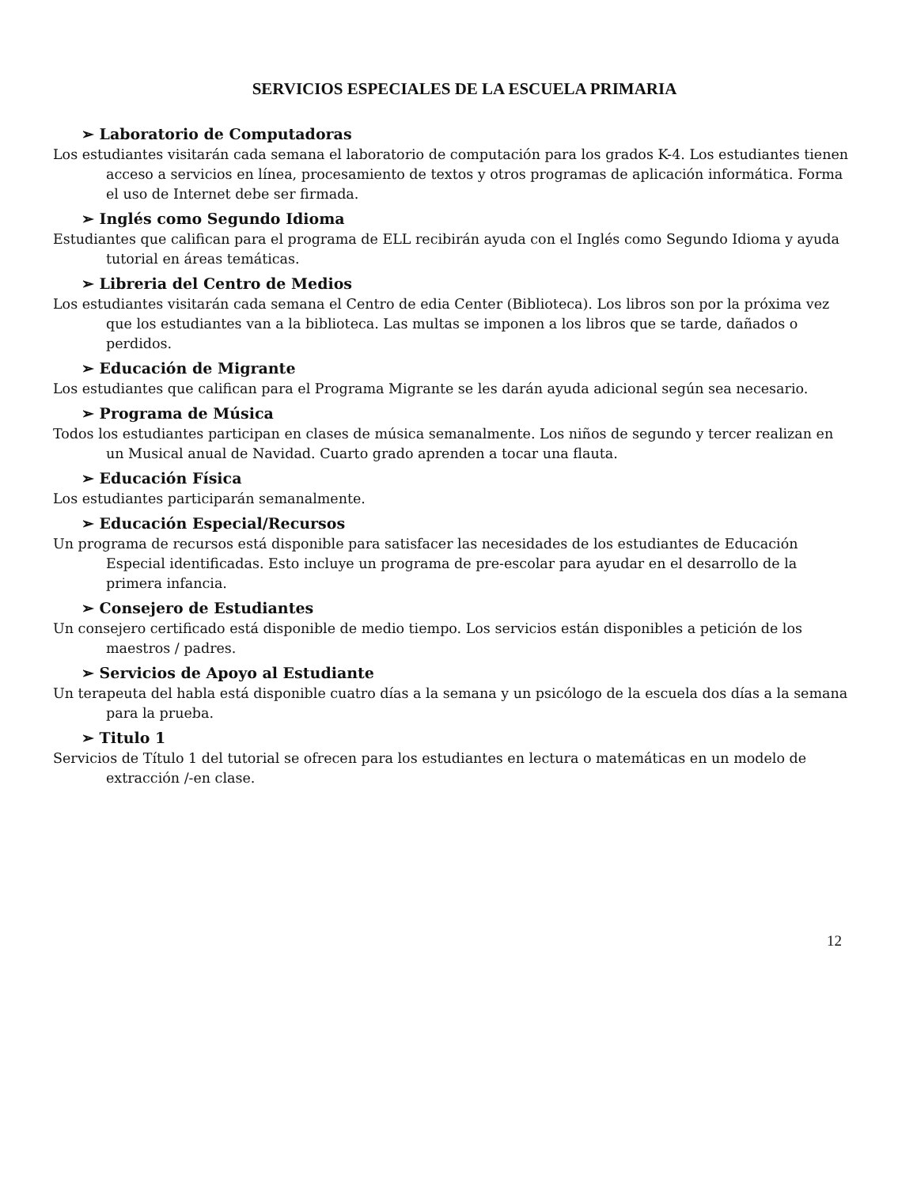SERVICIOS ESPECIALES DE LA ESCUELA PRIMARIA
➢ Laboratorio de Computadoras
Los estudiantes visitarán cada semana el laboratorio de computación para los grados K-4. Los estudiantes tienen acceso a servicios en línea, procesamiento de textos y otros programas de aplicación informática. Forma el uso de Internet debe ser firmada.
➢ Inglés como Segundo Idioma
Estudiantes que califican para el programa de ELL recibirán ayuda con el Inglés como Segundo Idioma y ayuda tutorial en áreas temáticas.
➢ Libreria del Centro de Medios
Los estudiantes visitarán cada semana el Centro de edia Center (Biblioteca). Los libros son por la próxima vez que los estudiantes van a la biblioteca. Las multas se imponen a los libros que se tarde, dañados o perdidos.
➢ Educación de Migrante
Los estudiantes que califican para el Programa Migrante se les darán ayuda adicional según sea necesario.
➢ Programa de Música
Todos los estudiantes participan en clases de música semanalmente. Los niños de segundo y tercer realizan en un Musical anual de Navidad. Cuarto grado aprenden a tocar una flauta.
➢ Educación Física
Los estudiantes participarán semanalmente.
➢ Educación Especial/Recursos
Un programa de recursos está disponible para satisfacer las necesidades de los estudiantes de Educación Especial identificadas. Esto incluye un programa de pre-escolar para ayudar en el desarrollo de la primera infancia.
➢ Consejero de Estudiantes
Un consejero certificado está disponible de medio tiempo. Los servicios están disponibles a petición de los maestros / padres.
➢ Servicios de Apoyo al Estudiante
Un terapeuta del habla está disponible cuatro días a la semana y un psicólogo de la escuela dos días a la semana para la prueba.
➢ Titulo 1
Servicios de Título 1 del tutorial se ofrecen para los estudiantes en lectura o matemáticas en un modelo de extracción /-en clase.
12